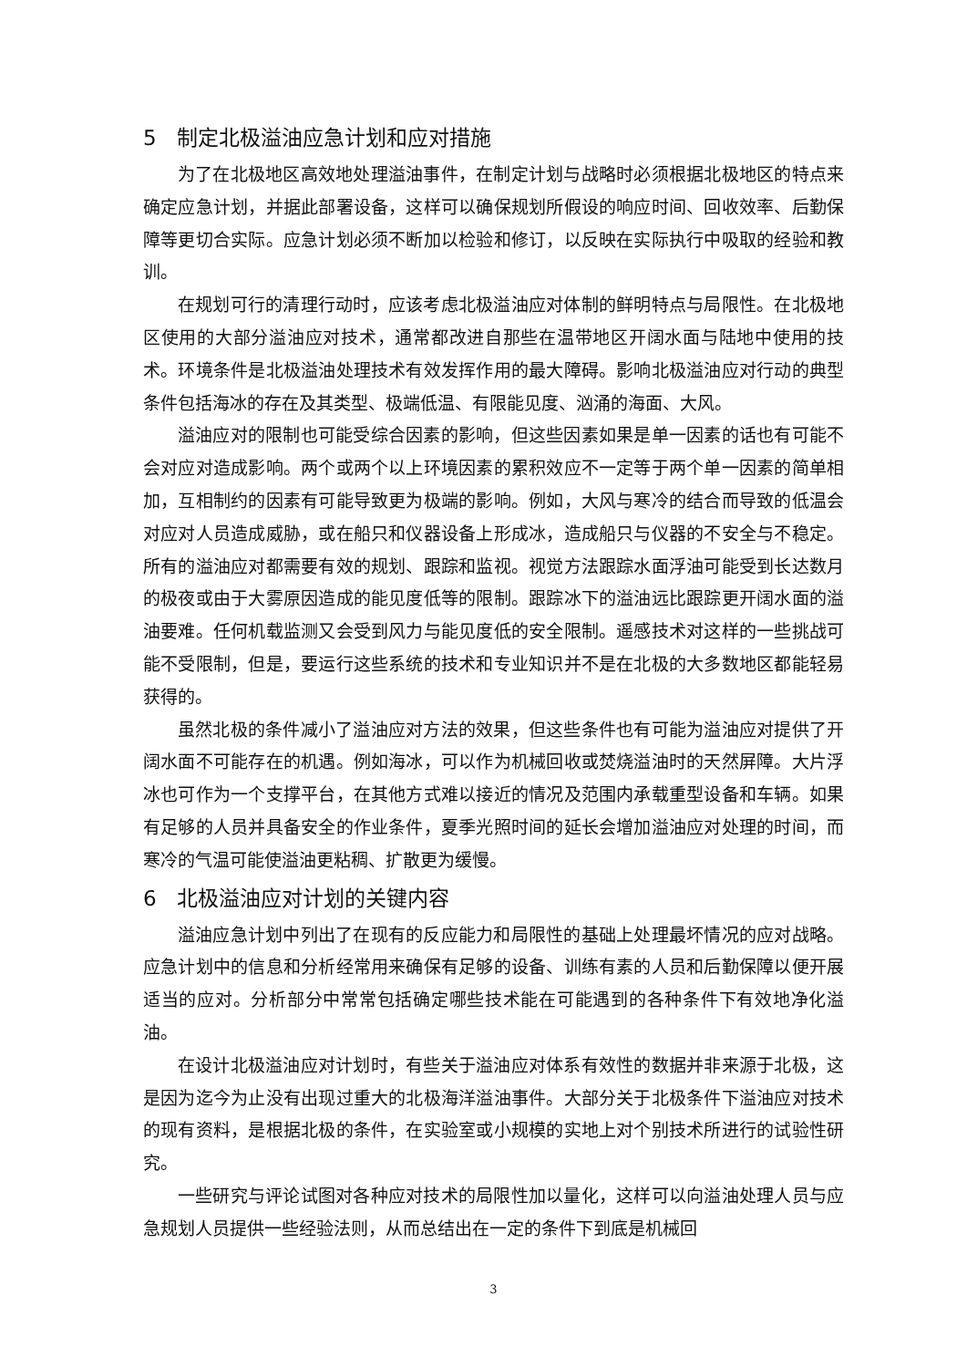5 制定北极溢油应急计划和应对措施
为了在北极地区高效地处理溢油事件，在制定计划与战略时必须根据北极地区的特点来确定应急计划，并据此部署设备，这样可以确保规划所假设的响应时间、回收效率、后勤保障等更切合实际。应急计划必须不断加以检验和修订，以反映在实际执行中吸取的经验和教训。
在规划可行的清理行动时，应该考虑北极溢油应对体制的鲜明特点与局限性。在北极地区使用的大部分溢油应对技术，通常都改进自那些在温带地区开阔水面与陆地中使用的技术。环境条件是北极溢油处理技术有效发挥作用的最大障碍。影响北极溢油应对行动的典型条件包括海冰的存在及其类型、极端低温、有限能见度、汹涌的海面、大风。
溢油应对的限制也可能受综合因素的影响，但这些因素如果是单一因素的话也有可能不会对应对造成影响。两个或两个以上环境因素的累积效应不一定等于两个单一因素的简单相加，互相制约的因素有可能导致更为极端的影响。例如，大风与寒冷的结合而导致的低温会对应对人员造成威胁，或在船只和仪器设备上形成冰，造成船只与仪器的不安全与不稳定。所有的溢油应对都需要有效的规划、跟踪和监视。视觉方法跟踪水面浮油可能受到长达数月的极夜或由于大雾原因造成的能见度低等的限制。跟踪冰下的溢油远比跟踪更开阔水面的溢油要难。任何机载监测又会受到风力与能见度低的安全限制。遥感技术对这样的一些挑战可能不受限制，但是，要运行这些系统的技术和专业知识并不是在北极的大多数地区都能轻易获得的。
虽然北极的条件减小了溢油应对方法的效果，但这些条件也有可能为溢油应对提供了开阔水面不可能存在的机遇。例如海冰，可以作为机械回收或焚烧溢油时的天然屏障。大片浮冰也可作为一个支撑平台，在其他方式难以接近的情况及范围内承载重型设备和车辆。如果有足够的人员并具备安全的作业条件，夏季光照时间的延长会增加溢油应对处理的时间，而寒冷的气温可能使溢油更粘稠、扩散更为缓慢。
6 北极溢油应对计划的关键内容
溢油应急计划中列出了在现有的反应能力和局限性的基础上处理最坏情况的应对战略。应急计划中的信息和分析经常用来确保有足够的设备、训练有素的人员和后勤保障以便开展适当的应对。分析部分中常常包括确定哪些技术能在可能遇到的各种条件下有效地净化溢油。
在设计北极溢油应对计划时，有些关于溢油应对体系有效性的数据并非来源于北极，这是因为迄今为止没有出现过重大的北极海洋溢油事件。大部分关于北极条件下溢油应对技术的现有资料，是根据北极的条件，在实验室或小规模的实地上对个别技术所进行的试验性研究。
一些研究与评论试图对各种应对技术的局限性加以量化，这样可以向溢油处理人员与应急规划人员提供一些经验法则，从而总结出在一定的条件下到底是机械回
3